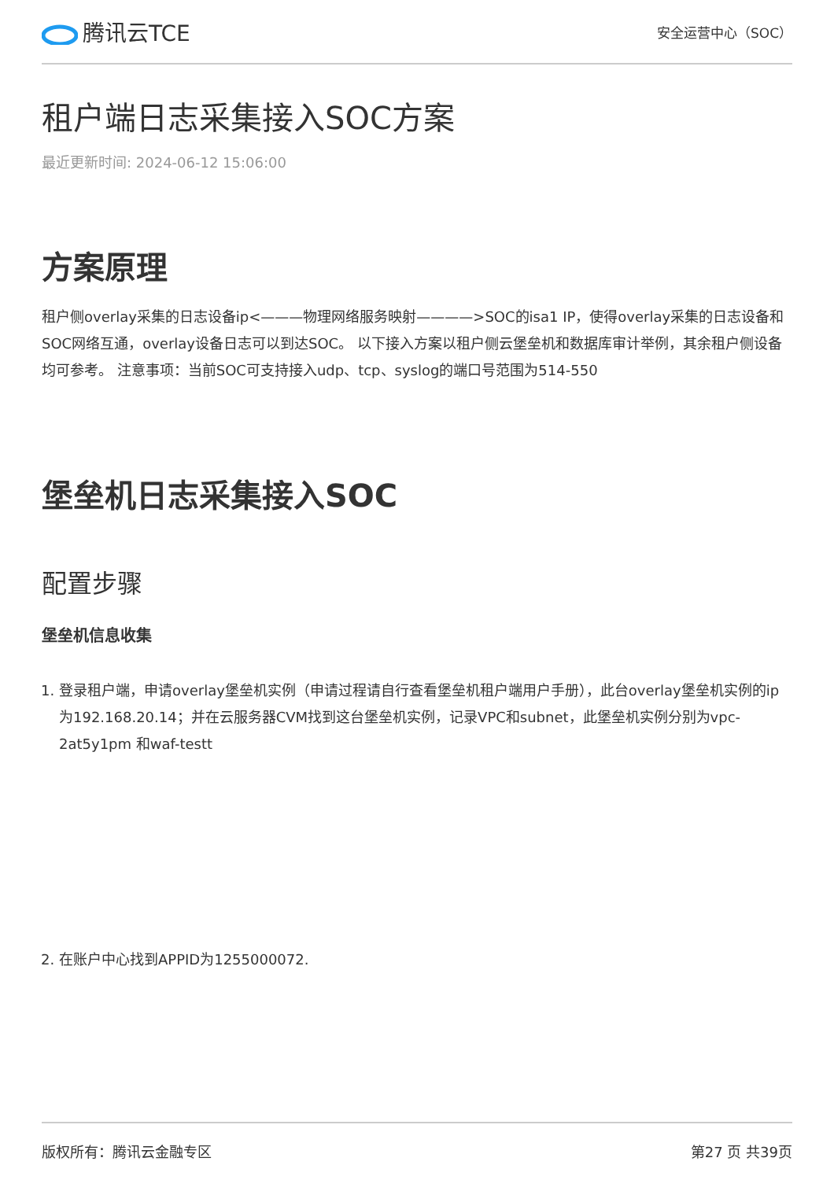腾讯云TCE
安全运营中心（SOC）
租户端日志采集接入SOC方案
最近更新时间: 2024-06-12 15:06:00
方案原理
租户侧overlay采集的日志设备ip<———物理网络服务映射————>SOC的isa1 IP，使得overlay采集的日志设备和SOC网络互通，overlay设备日志可以到达SOC。 以下接入方案以租户侧云堡垒机和数据库审计举例，其余租户侧设备均可参考。 注意事项：当前SOC可支持接入udp、tcp、syslog的端口号范围为514-550
堡垒机日志采集接入SOC
配置步骤
堡垒机信息收集
1. 登录租户端，申请overlay堡垒机实例（申请过程请自行查看堡垒机租户端用户手册），此台overlay堡垒机实例的ip为192.168.20.14；并在云服务器CVM找到这台堡垒机实例，记录VPC和subnet，此堡垒机实例分别为vpc-2at5y1pm 和waf-testt
2. 在账户中心找到APPID为1255000072.
版权所有：腾讯云金融专区 第27 页 共39页